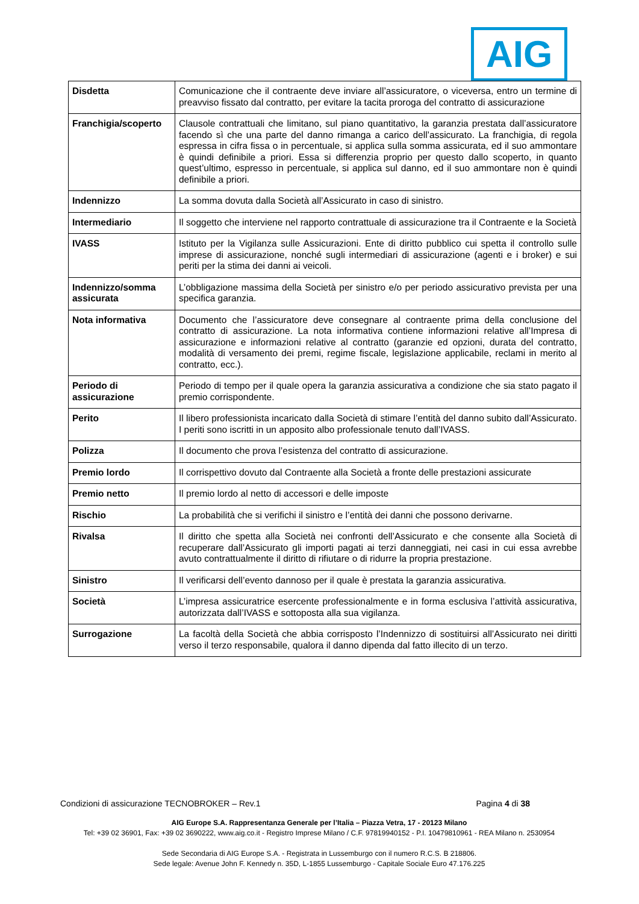AIG
| Disdetta | Comunicazione che il contraente deve inviare all’assicuratore, o viceversa, entro un termine di preavviso fissato dal contratto, per evitare la tacita proroga del contratto di assicurazione |
| Franchigia/scoperto | Clausole contrattuali che limitano, sul piano quantitativo, la garanzia prestata dall’assicuratore facendo sì che una parte del danno rimanga a carico dell’assicurato. La franchigia, di regola espressa in cifra fissa o in percentuale, si applica sulla somma assicurata, ed il suo ammontare è quindi definibile a priori. Essa si differenzia proprio per questo dallo scoperto, in quanto quest’ultimo, espresso in percentuale, si applica sul danno, ed il suo ammontare non è quindi definibile a priori. |
| Indennizzo | La somma dovuta dalla Società all’Assicurato in caso di sinistro. |
| Intermediario | Il soggetto che interviene nel rapporto contrattuale di assicurazione tra il Contraente e la Società |
| IVASS | Istituto per la Vigilanza sulle Assicurazioni. Ente di diritto pubblico cui spetta il controllo sulle imprese di assicurazione, nonché sugli intermediari di assicurazione (agenti e i broker) e sui periti per la stima dei danni ai veicoli. |
| Indennizzo/somma assicurata | L’obbligazione massima della Società per sinistro e/o per periodo assicurativo prevista per una specifica garanzia. |
| Nota informativa | Documento che l’assicuratore deve consegnare al contraente prima della conclusione del contratto di assicurazione. La nota informativa contiene informazioni relative all’Impresa di assicurazione e informazioni relative al contratto (garanzie ed opzioni, durata del contratto, modalità di versamento dei premi, regime fiscale, legislazione applicabile, reclami in merito al contratto, ecc.). |
| Periodo di assicurazione | Periodo di tempo per il quale opera la garanzia assicurativa a condizione che sia stato pagato il premio corrispondente. |
| Perito | Il libero professionista incaricato dalla Società di stimare l’entità del danno subito dall’Assicurato. I periti sono iscritti in un apposito albo professionale tenuto dall’IVASS. |
| Polizza | Il documento che prova l’esistenza del contratto di assicurazione. |
| Premio lordo | Il corrispettivo dovuto dal Contraente alla Società a fronte delle prestazioni assicurate |
| Premio netto | Il premio lordo al netto di accessori e delle imposte |
| Rischio | La probabilità che si verifichi il sinistro e l’entità dei danni che possono derivarne. |
| Rivalsa | Il diritto che spetta alla Società nei confronti dell’Assicurato e che consente alla Società di recuperare dall’Assicurato gli importi pagati ai terzi danneggiati, nei casi in cui essa avrebbe avuto contrattualmente il diritto di rifiutare o di ridurre la propria prestazione. |
| Sinistro | Il verificarsi dell’evento dannoso per il quale è prestata la garanzia assicurativa. |
| Società | L’impresa assicuratrice esercente professionalmente e in forma esclusiva l’attività assicurativa, autorizzata dall’IVASS e sottoposta alla sua vigilanza. |
| Surrogazione | La facoltà della Società che abbia corrisposto l’Indennizzo di sostituirsi all’Assicurato nei diritti verso il terzo responsabile, qualora il danno dipenda dal fatto illecito di un terzo. |
Condizioni di assicurazione TECNOBROKER – Rev.1 Pagina 4 di 38
AIG Europe S.A. Rappresentanza Generale per l’Italia – Piazza Vetra, 17 - 20123 Milano
Tel: +39 02 36901, Fax: +39 02 3690222, www.aig.co.it - Registro Imprese Milano / C.F. 97819940152 - P.I. 10479810961 - REA Milano n. 2530954
Sede Secondaria di AIG Europe S.A. - Registrata in Lussemburgo con il numero R.C.S. B 218806.
Sede legale: Avenue John F. Kennedy n. 35D, L-1855 Lussemburgo - Capitale Sociale Euro 47.176.225